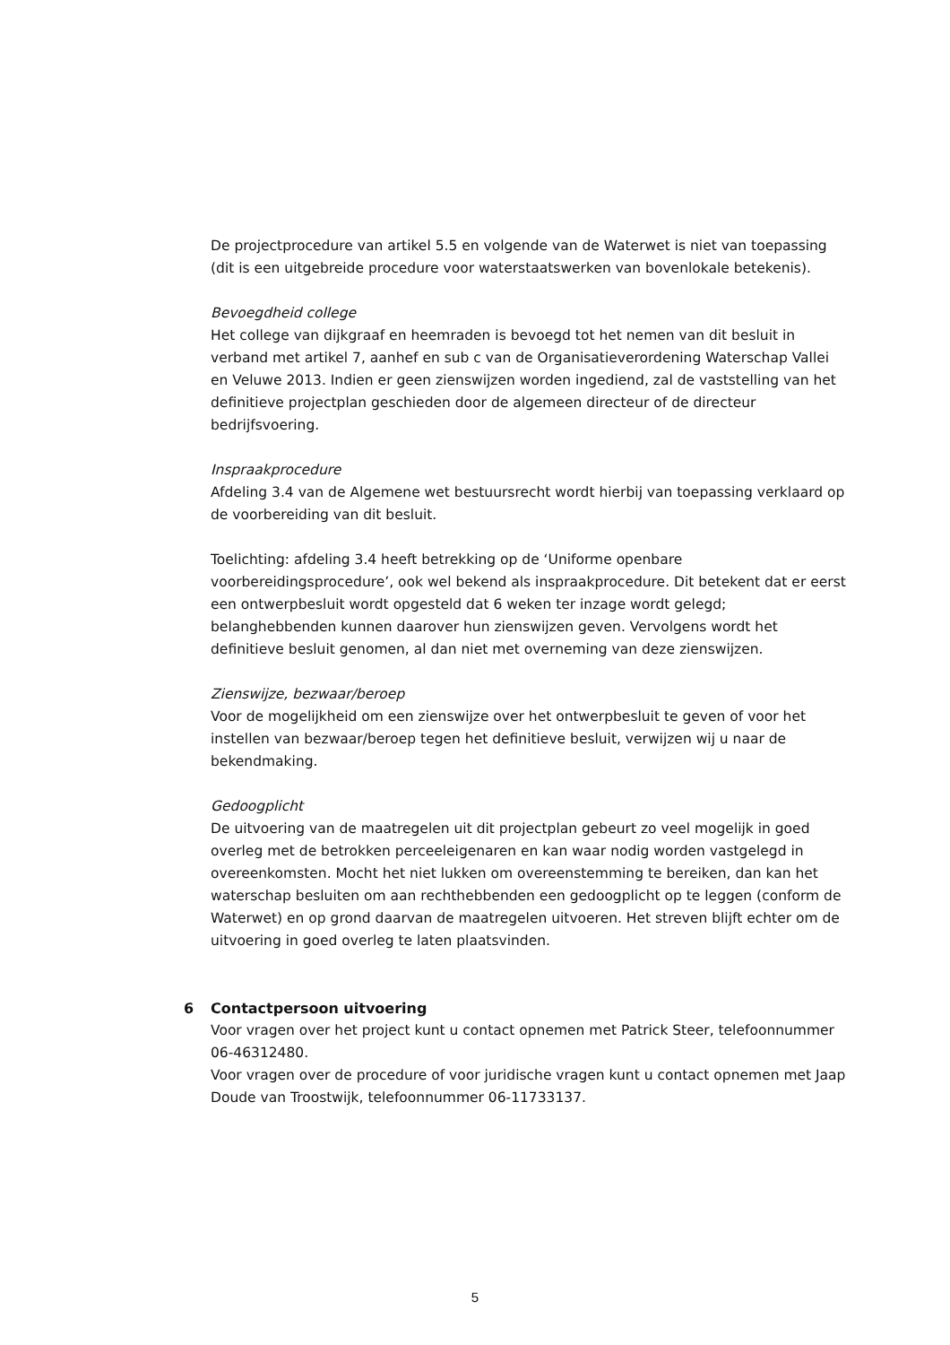De projectprocedure van artikel 5.5 en volgende van de Waterwet is niet van toepassing (dit is een uitgebreide procedure voor waterstaatswerken van bovenlokale betekenis).
Bevoegdheid college
Het college van dijkgraaf en heemraden is bevoegd tot het nemen van dit besluit in verband met artikel 7, aanhef en sub c van de Organisatieverordening Waterschap Vallei en Veluwe 2013. Indien er geen zienswijzen worden ingediend, zal de vaststelling van het definitieve projectplan geschieden door de algemeen directeur of de directeur bedrijfsvoering.
Inspraakprocedure
Afdeling 3.4 van de Algemene wet bestuursrecht wordt hierbij van toepassing verklaard op de voorbereiding van dit besluit.
Toelichting: afdeling 3.4 heeft betrekking op de ‘Uniforme openbare voorbereidingsprocedure’, ook wel bekend als inspraakprocedure. Dit betekent dat er eerst een ontwerpbesluit wordt opgesteld dat 6 weken ter inzage wordt gelegd; belanghebbenden kunnen daarover hun zienswijzen geven. Vervolgens wordt het definitieve besluit genomen, al dan niet met overneming van deze zienswijzen.
Zienswijze, bezwaar/beroep
Voor de mogelijkheid om een zienswijze over het ontwerpbesluit te geven of voor het instellen van bezwaar/beroep tegen het definitieve besluit, verwijzen wij u naar de bekendmaking.
Gedoogplicht
De uitvoering van de maatregelen uit dit projectplan gebeurt zo veel mogelijk in goed overleg met de betrokken perceeleigenaren en kan waar nodig worden vastgelegd in overeenkomsten. Mocht het niet lukken om overeenstemming te bereiken, dan kan het waterschap besluiten om aan rechthebbenden een gedoogplicht op te leggen (conform de Waterwet) en op grond daarvan de maatregelen uitvoeren. Het streven blijft echter om de uitvoering in goed overleg te laten plaatsvinden.
6 Contactpersoon uitvoering
Voor vragen over het project kunt u contact opnemen met Patrick Steer, telefoonnummer 06-46312480.
Voor vragen over de procedure of voor juridische vragen kunt u contact opnemen met Jaap Doude van Troostwijk, telefoonnummer 06-11733137.
5